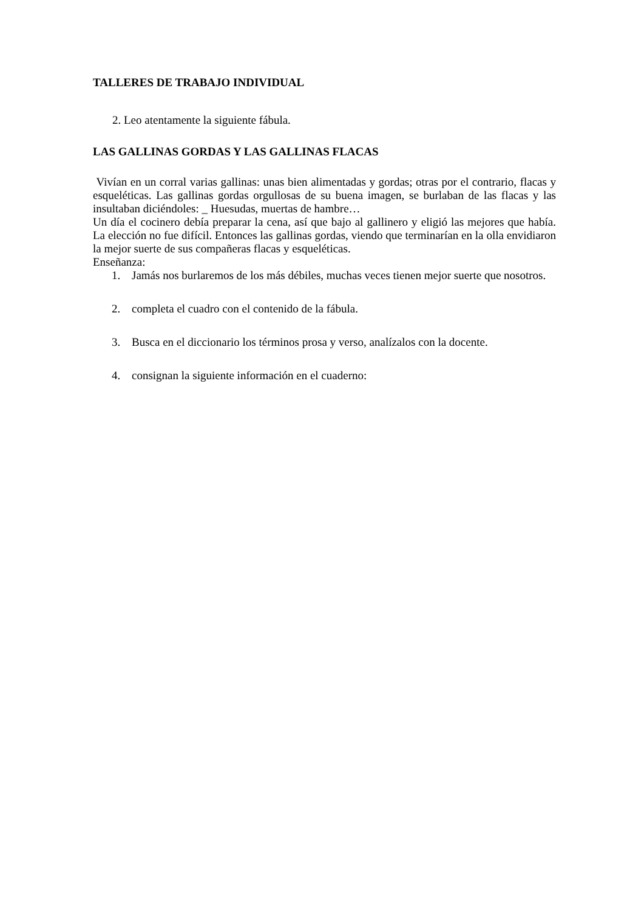TALLERES DE TRABAJO INDIVIDUAL
2. Leo atentamente la siguiente fábula.
LAS GALLINAS GORDAS Y LAS GALLINAS FLACAS
Vivían en un corral varias gallinas: unas bien alimentadas y gordas; otras por el contrario, flacas y esqueléticas. Las gallinas gordas orgullosas de su buena imagen, se burlaban de las flacas y las insultaban diciéndoles: _ Huesudas, muertas de hambre…
Un día el cocinero debía preparar la cena, así que bajo al gallinero y eligió las mejores que había. La elección no fue difícil. Entonces las gallinas gordas, viendo que terminarían en la olla envidiaron la mejor suerte de sus compañeras flacas y esqueléticas.
Enseñanza:
1. Jamás nos burlaremos de los más débiles, muchas veces tienen mejor suerte que nosotros.
2. completa el cuadro con el contenido de la fábula.
3. Busca en el diccionario los términos prosa y verso, analízalos con la docente.
4. consignan la siguiente información en el cuaderno: